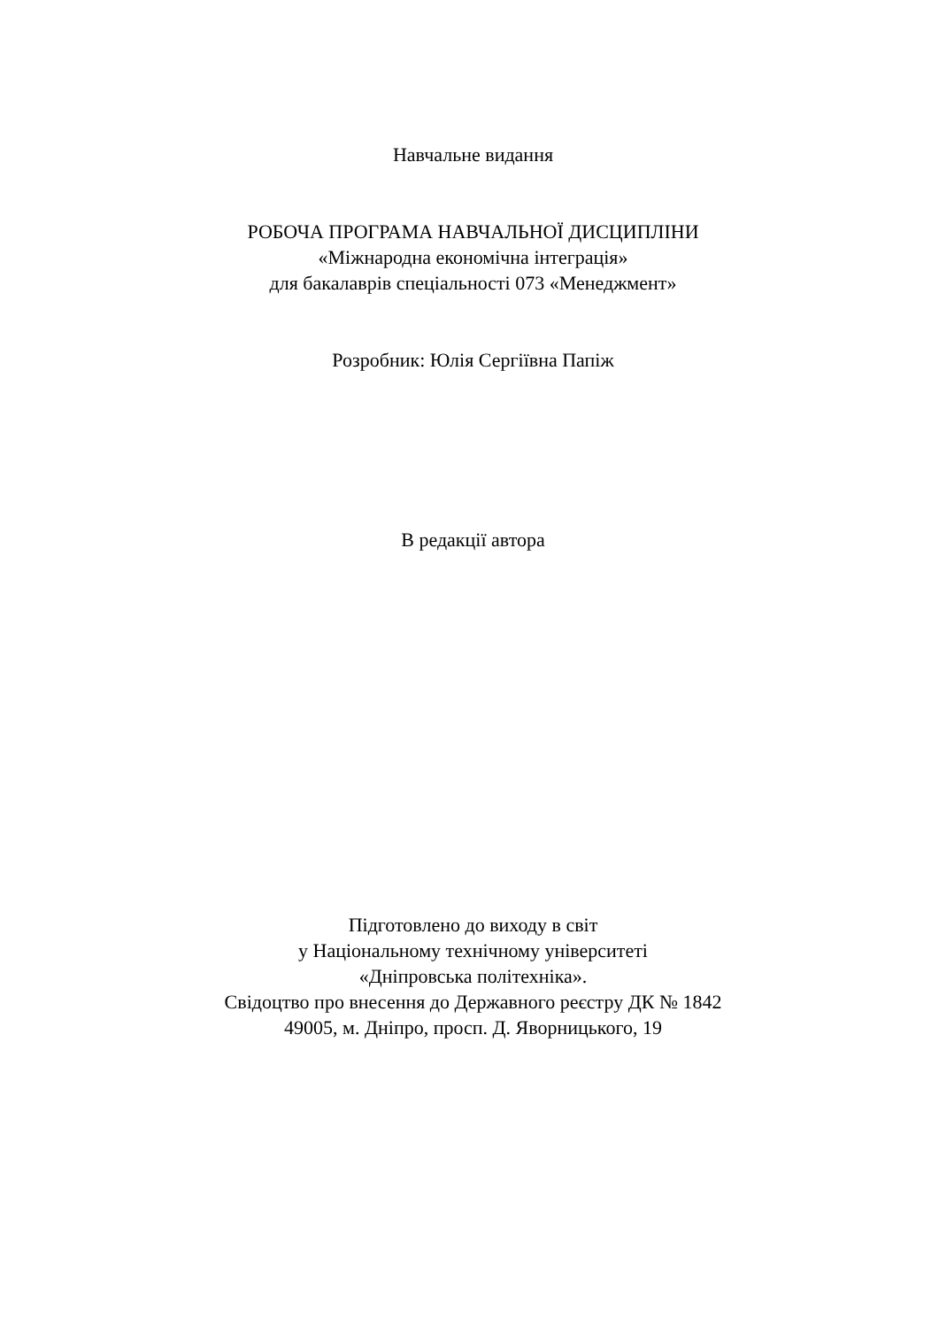Навчальне видання
РОБОЧА ПРОГРАМА НАВЧАЛЬНОЇ ДИСЦИПЛІНИ
«Міжнародна економічна інтеграція»
для бакалаврів спеціальності 073 «Менеджмент»
Розробник: Юлія Сергіївна Папіж
В редакції автора
Підготовлено до виходу в світ
у Національному технічному університеті
«Дніпровська політехніка».
Свідоцтво про внесення до Державного реєстру ДК № 1842
49005, м. Дніпро, просп. Д. Яворницького, 19